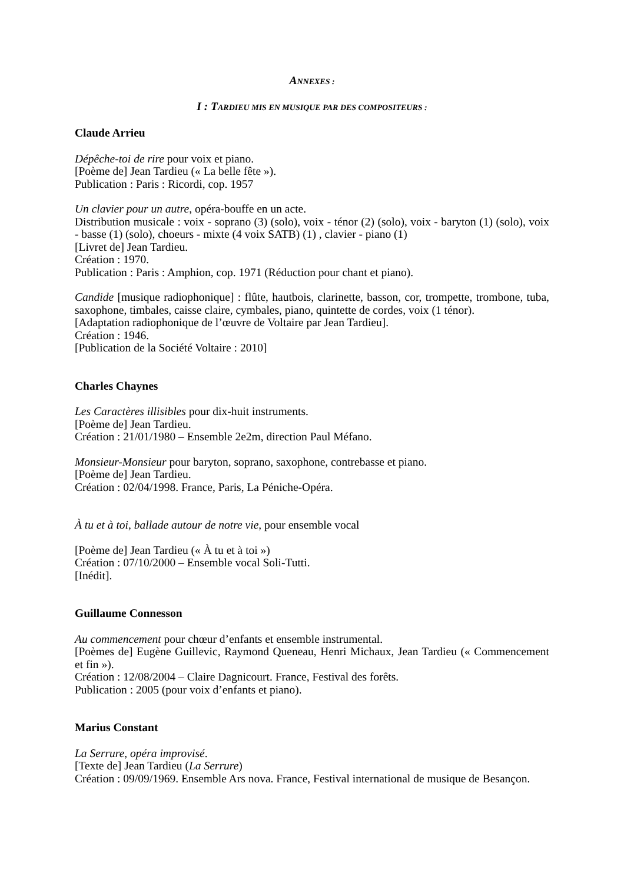ANNEXES :
I : TARDIEU MIS EN MUSIQUE PAR DES COMPOSITEURS :
Claude Arrieu
Dépêche-toi de rire pour voix et piano.
[Poème de] Jean Tardieu (« La belle fête »).
Publication : Paris : Ricordi, cop. 1957
Un clavier pour un autre, opéra-bouffe en un acte.
Distribution musicale : voix - soprano (3) (solo), voix - ténor (2) (solo), voix - baryton (1) (solo), voix - basse (1) (solo), choeurs - mixte (4 voix SATB) (1) , clavier - piano (1)
[Livret de] Jean Tardieu.
Création : 1970.
Publication : Paris : Amphion, cop. 1971 (Réduction pour chant et piano).
Candide [musique radiophonique] : flûte, hautbois, clarinette, basson, cor, trompette, trombone, tuba, saxophone, timbales, caisse claire, cymbales, piano, quintette de cordes, voix (1 ténor).
[Adaptation radiophonique de l’œuvre de Voltaire par Jean Tardieu].
Création : 1946.
[Publication de la Société Voltaire : 2010]
Charles Chaynes
Les Caractères illisibles pour dix-huit instruments.
[Poème de] Jean Tardieu.
Création : 21/01/1980 – Ensemble 2e2m, direction Paul Méfano.
Monsieur-Monsieur pour baryton, soprano, saxophone, contrebasse et piano.
[Poème de] Jean Tardieu.
Création : 02/04/1998. France, Paris, La Péniche-Opéra.
À tu et à toi, ballade autour de notre vie, pour ensemble vocal
[Poème de] Jean Tardieu (« À tu et à toi »)
Création : 07/10/2000 – Ensemble vocal Soli-Tutti.
[Inédit].
Guillaume Connesson
Au commencement pour chœur d’enfants et ensemble instrumental.
[Poèmes de] Eugène Guillevic, Raymond Queneau, Henri Michaux, Jean Tardieu (« Commencement et fin »).
Création : 12/08/2004 – Claire Dagnicourt. France, Festival des forêts.
Publication : 2005 (pour voix d’enfants et piano).
Marius Constant
La Serrure, opéra improvisé.
[Texte de] Jean Tardieu (La Serrure)
Création : 09/09/1969. Ensemble Ars nova. France, Festival international de musique de Besançon.